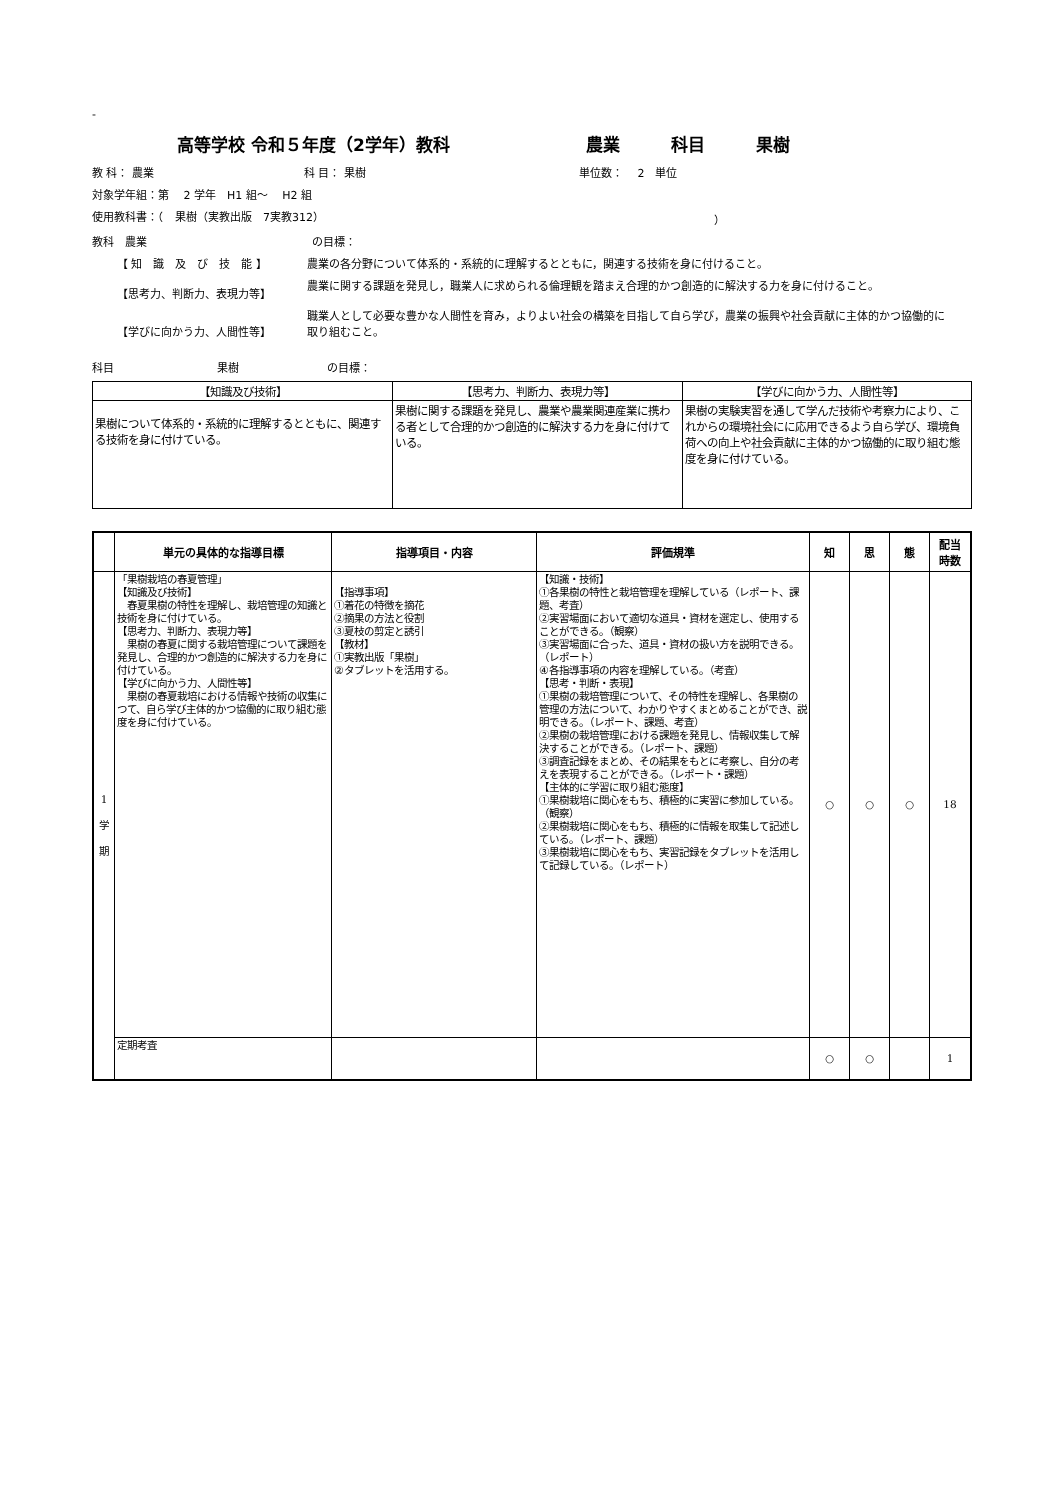-
高等学校 令和５年度（2学年）教科　　　　　　　　農業　　　科目　　　果樹
教 科： 農業 科 目： 果樹 単位数：　 2　単位
対象学年組：第　 2 学年　H1 組～　 H2 組
使用教科書：（　果樹（実教出版　7実教312） ）
教科　農業 の目標：
【 知　識　及　び　技　能 】 農業の各分野について体系的・系統的に理解するとともに，関連する技術を身に付けること。
【思考力、判断力、表現力等】 農業に関する課題を発見し，職業人に求められる倫理観を踏まえ合理的かつ創造的に解決する力を身に付けること。
【学びに向かう力、人間性等】 職業人として必要な豊かな人間性を育み，よりよい社会の構築を目指して自ら学び，農業の振興や社会貢献に主体的かつ協働的に取り組むこと。
科目 果樹 の目標：
| 【知識及び技術】 | 【思考力、判断力、表現力等】 | 【学びに向かう力、人間性等】 |
| --- | --- | --- |
| 果樹について体系的・系統的に理解するとともに、関連する技術を身に付けている。 | 果樹に関する課題を発見し、農業や農業関連産業に携わる者として合理的かつ創造的に解決する力を身に付けている。 | 果樹の実験実習を通して学んだ技術や考察力により、これからの環境社会にに応用できるよう自ら学び、環境負荷への向上や社会貢献に主体的かつ協働的に取り組む態度を身に付けている。 |
| | 単元の具体的な指導目標 | 指導項目・内容 | 評価規準 | 知 | 思 | 態 | 配当 時数 |
| --- | --- | --- | --- | --- | --- | --- | --- |
| 1 学 期 | 「果樹栽培の春夏管理」 【知識及び技術】 春夏果樹の特性を理解し、栽培管理の知識と技術を身に付けている。 【思考力、判断力、表現力等】 果樹の春夏に関する栽培管理について課題を発見し、合理的かつ創造的に解決する力を身に付けている。 【学びに向かう力、人間性等】 果樹の春夏栽培における情報や技術の収集につて、自ら学び主体的かつ協働的に取り組む態度を身に付けている。 | 【指導事項】 ①着花の特徴を摘花 ②摘果の方法と役割 ③夏枝の剪定と誘引 【教材】 ①実教出版「果樹」 ②タブレットを活用する。 | 【知識・技術】 ①各果樹の特性と栽培管理を理解している（レポート、課題、考査） ②実習場面において適切な道具・資材を選定し、使用することができる。（観察） ③実習場面に合った、道具・資材の扱い方を説明できる。（レポート） ④各指導事項の内容を理解している。（考査） 【思考・判断・表現】 ①果樹の栽培管理について、その特性を理解し、各果樹の管理の方法について、わかりやすくまとめることができ、説明できる。（レポート、課題、考査） ②果樹の栽培管理における課題を発見し、情報収集して解決することができる。（レポート、課題） ③調査記録をまとめ、その結果をもとに考察し、自分の考えを表現することができる。（レポート・課題） 【主体的に学習に取り組む態度】 ①果樹栽培に関心をもち、積極的に実習に参加している。（観察） ②果樹栽培に関心をもち、積極的に情報を取集して記述している。（レポート、課題） ③果樹栽培に関心をもち、実習記録をタブレットを活用して記録している。（レポート） | ○ | ○ | ○ | 18 |
| | 定期考査 | | | ○ | ○ | | 1 |